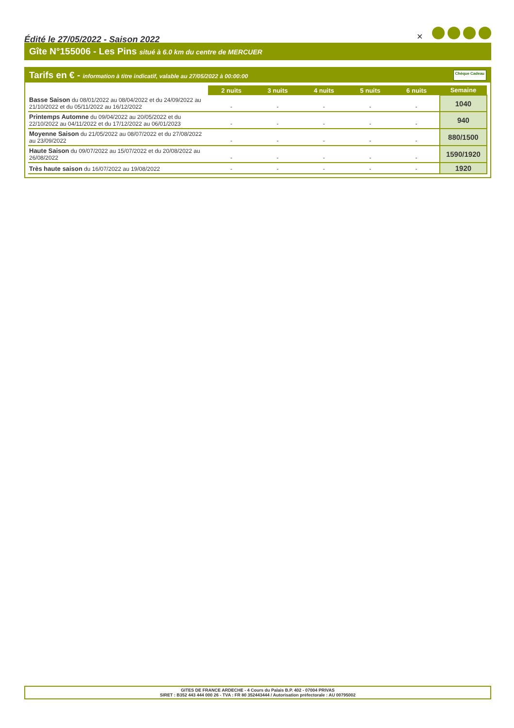Édité le 27/05/2022 - Saison 2022
✕
Gîte N°155006 - Les Pins situé à 6.0 km du centre de MERCUER
Tarifs en € - information à titre indicatif, valable au 27/05/2022 à 00:00:00
Chèque Cadeau
| | 2 nuits | 3 nuits | 4 nuits | 5 nuits | 6 nuits | Semaine |
| Basse Saison du 08/01/2022 au 08/04/2022 et du 24/09/2022 au 21/10/2022 et du 05/11/2022 au 16/12/2022 | - | - | - | - | - | 1040 |
| Printemps Automne du 09/04/2022 au 20/05/2022 et du 22/10/2022 au 04/11/2022 et du 17/12/2022 au 06/01/2023 | - | - | - | - | - | 940 |
| Moyenne Saison du 21/05/2022 au 08/07/2022 et du 27/08/2022 au 23/09/2022 | - | - | - | - | - | 880/1500 |
| Haute Saison du 09/07/2022 au 15/07/2022 et du 20/08/2022 au 26/08/2022 | - | - | - | - | - | 1590/1920 |
| Très haute saison du 16/07/2022 au 19/08/2022 | - | - | - | - | - | 1920 |
GITES DE FRANCE ARDECHE - 4 Cours du Palais B.P. 402 - 07004 PRIVAS
SIRET : B352 443 444 000 26 - TVA : FR 80 352443444 / Autorisation préfectorale : AU 00795002